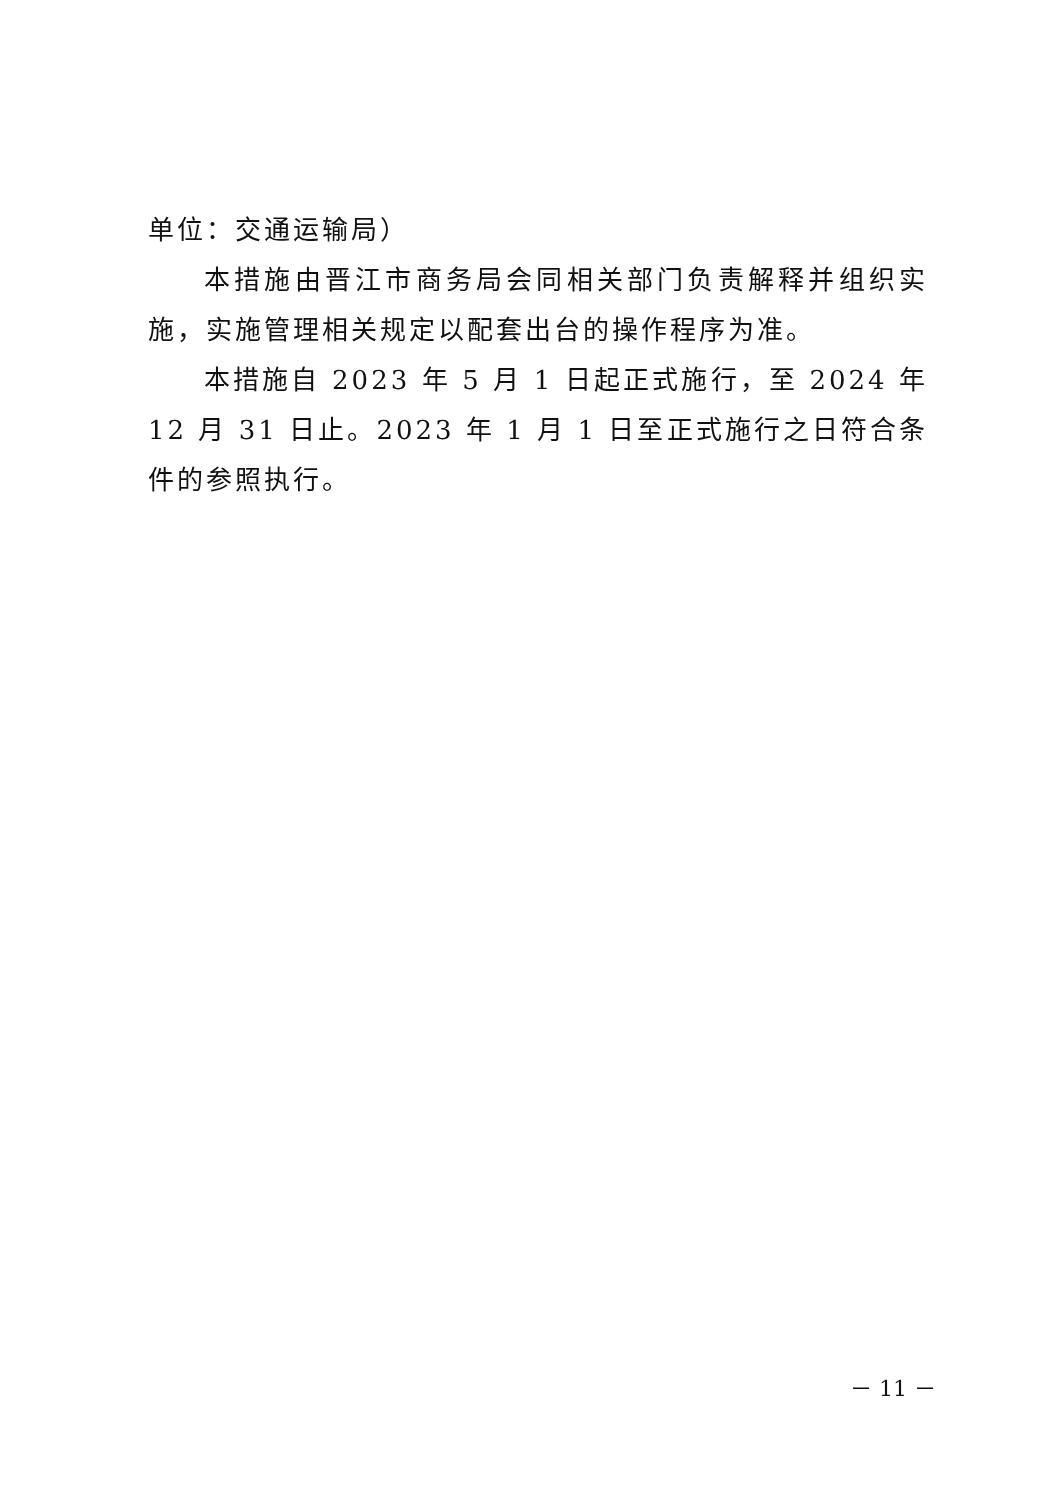单位：交通运输局）
本措施由晋江市商务局会同相关部门负责解释并组织实施，实施管理相关规定以配套出台的操作程序为准。
本措施自 2023 年 5 月 1 日起正式施行，至 2024 年 12 月 31 日止。2023 年 1 月 1 日至正式施行之日符合条件的参照执行。
－ 11 －